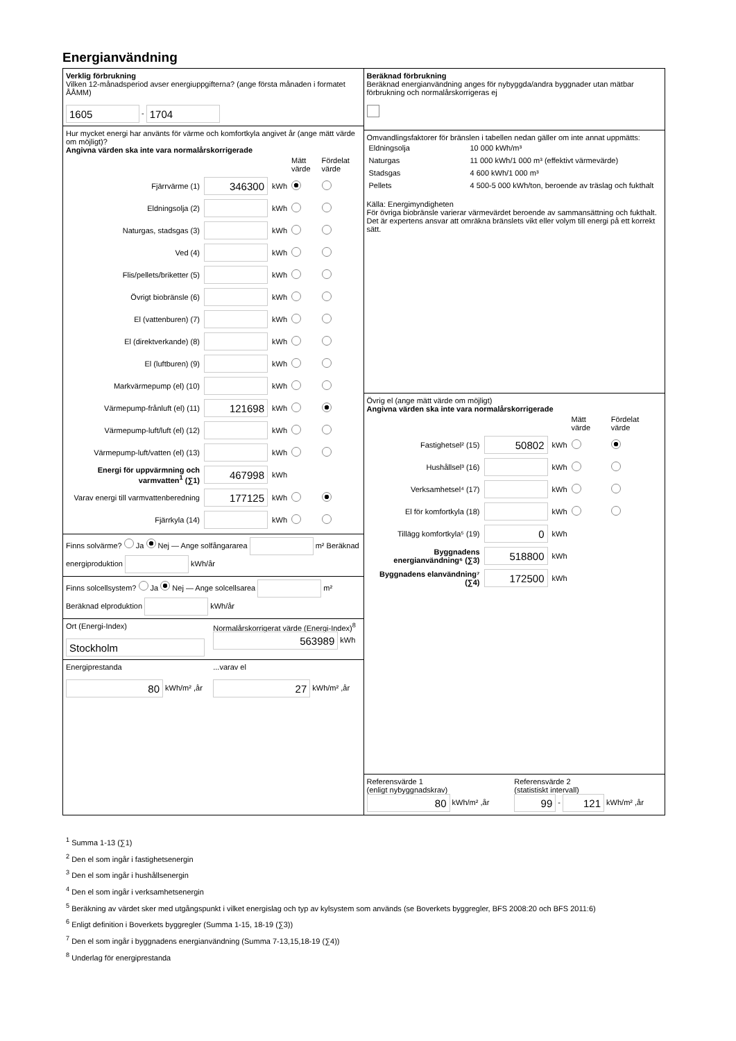Energianvändning
Verklig förbrukning
Vilken 12-månadsperiod avser energiuppgifterna? (ange första månaden i formatet ÅÅMM)
1605 - 1704
Hur mycket energi har använts för värme och komfortkyla angivet år (ange mätt värde om möjligt)?
Angivna värden ska inte vara normalårskorrigerade
| | | | Mätt värde | Fördelat värde |
| Fjärrvärme (1) | 346300 | kWh | | |
| Eldningsolja (2) | | kWh | | |
| Naturgas, stadsgas (3) | | kWh | | |
| Ved (4) | | kWh | | |
| Flis/pellets/briketter (5) | | kWh | | |
| Övrigt biobränsle (6) | | kWh | | |
| El (vattenburen) (7) | | kWh | | |
| El (direktverkande) (8) | | kWh | | |
| El (luftburen) (9) | | kWh | | |
| Markvärmepump (el) (10) | | kWh | | |
| Värmepump-frånluft (el) (11) | 121698 | kWh | | |
| Värmepump-luft/luft (el) (12) | | kWh | | |
| Värmepump-luft/vatten (el) (13) | | kWh | | |
| Energi för uppvärmning och varmvatten<sup>1</sup> (∑1) | 467998 | kWh | | |
| Varav energi till varmvattenberedning | 177125 | kWh | | |
| Fjärrkyla (14) | | kWh | | |
Finns solvärme? Ja Nej — Ange solfångararea m² Beräknad energiproduktion kWh/år
Finns solcellsystem? Ja Nej — Ange solcellsarea m² Beräknad elproduktion kWh/år
Ort (Energi-Index)
Stockholm
Normalårskorrigerat värde (Energi-Index)<sup>8</sup>
563989 kWh
Energiprestanda
80 kWh/m² ,år
...varav el
27 kWh/m² ,år
Beräknad förbrukning
Beräknad energianvändning anges för nybyggda/andra byggnader utan mätbar förbrukning och normalårskorrigeras ej
Omvandlingsfaktorer för bränslen i tabellen nedan gäller om inte annat uppmätts:
| Eldningsolja | 10 000 kWh/m³ |
| Naturgas | 11 000 kWh/1 000 m³ (effektivt värmevärde) |
| Stadsgas | 4 600 kWh/1 000 m³ |
| Pellets | 4 500-5 000 kWh/ton, beroende av träslag och fukthalt |
Källa: Energimyndigheten
För övriga biobränsle varierar värmevärdet beroende av sammansättning och fukthalt. Det är expertens ansvar att omräkna bränslets vikt eller volym till energi på ett korrekt sätt.
Övrig el (ange mätt värde om möjligt)
Angivna värden ska inte vara normalårskorrigerade
| | | | Mätt värde | Fördelat värde |
| Fastighetsel² (15) | 50802 | kWh | | |
| Hushållsel³ (16) | | kWh | | |
| Verksamhetsel⁴ (17) | | kWh | | |
| El för komfortkyla (18) | | kWh | | |
| Tillägg komfortkyla⁵ (19) | 0 | kWh | | |
| Byggnadens energianvändning⁶ (∑3) | 518800 | kWh | | |
| Byggnadens elanvändning⁷ (∑4) | 172500 | kWh | | |
Referensvärde 1
(enligt nybyggnadskrav)
80 kWh/m² ,år
Referensvärde 2
(statistiskt intervall)
99 - 121 kWh/m² ,år
<sup>1</sup> Summa 1-13 (∑1)
<sup>2</sup> Den el som ingår i fastighetsenergin
<sup>3</sup> Den el som ingår i hushållsenergin
<sup>4</sup> Den el som ingår i verksamhetsenergin
<sup>5</sup> Beräkning av värdet sker med utgångspunkt i vilket energislag och typ av kylsystem som används (se Boverkets byggregler, BFS 2008:20 och BFS 2011:6)
<sup>6</sup> Enligt definition i Boverkets byggregler (Summa 1-15, 18-19 (∑3))
<sup>7</sup> Den el som ingår i byggnadens energianvändning (Summa 7-13,15,18-19 (∑4))
<sup>8</sup> Underlag för energiprestanda